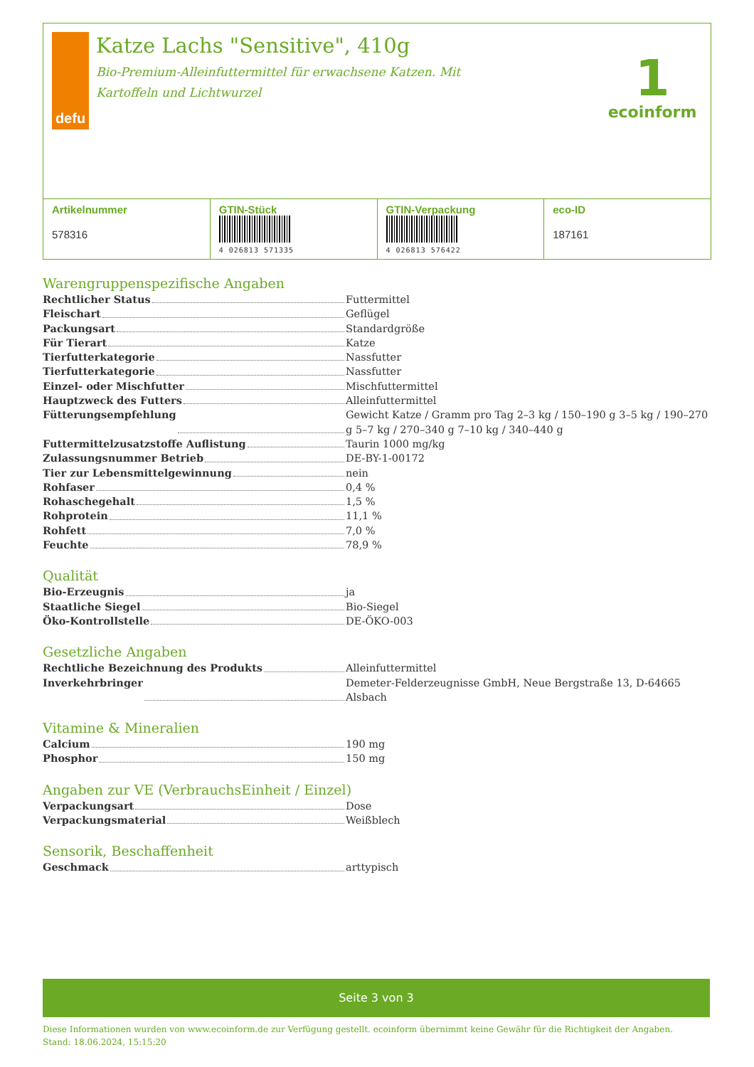defu
Katze Lachs "Sensitive", 410g
Bio-Premium-Alleinfuttermittel für erwachsene Katzen. Mit Kartoffeln und Lichtwurzel
1
ecoinform
| Artikelnummer 578316 | GTIN-Stück 4 026813 571335 | GTIN-Verpackung 4 026813 576422 | eco-ID 187161 |
Warengruppenspezifische Angaben
Rechtlicher Status Futtermittel
Fleischart Geflügel
Packungsart Standardgröße
Für Tierart Katze
Tierfutterkategorie Nassfutter
Tierfutterkategorie Nassfutter
Einzel- oder Mischfutter Mischfuttermittel
Hauptzweck des Futters Alleinfuttermittel
Fütterungsempfehlung Gewicht Katze / Gramm pro Tag 2–3 kg / 150–190 g 3–5 kg / 190–270 g 5–7 kg / 270–340 g 7–10 kg / 340–440 g
Futtermittelzusatzstoffe Auflistung Taurin 1000 mg/kg
Zulassungsnummer Betrieb DE-BY-1-00172
Tier zur Lebensmittelgewinnung nein
Rohfaser 0,4 %
Rohaschegehalt 1,5 %
Rohprotein 11,1 %
Rohfett 7,0 %
Feuchte 78,9 %
Qualität
Bio-Erzeugnis ja
Staatliche Siegel Bio-Siegel
Öko-Kontrollstelle DE-ÖKO-003
Gesetzliche Angaben
Rechtliche Bezeichnung des Produkts Alleinfuttermittel
Inverkehrbringer Demeter-Felderzeugnisse GmbH, Neue Bergstraße 13, D-64665 Alsbach
Vitamine & Mineralien
Calcium 190 mg
Phosphor 150 mg
Angaben zur VE (VerbrauchsEinheit / Einzel)
Verpackungsart Dose
Verpackungsmaterial Weißblech
Sensorik, Beschaffenheit
Geschmack arttypisch
Seite 3 von 3
Diese Informationen wurden von www.ecoinform.de zur Verfügung gestellt. ecoinform übernimmt keine Gewähr für die Richtigkeit der Angaben.
Stand: 18.06.2024, 15:15:20